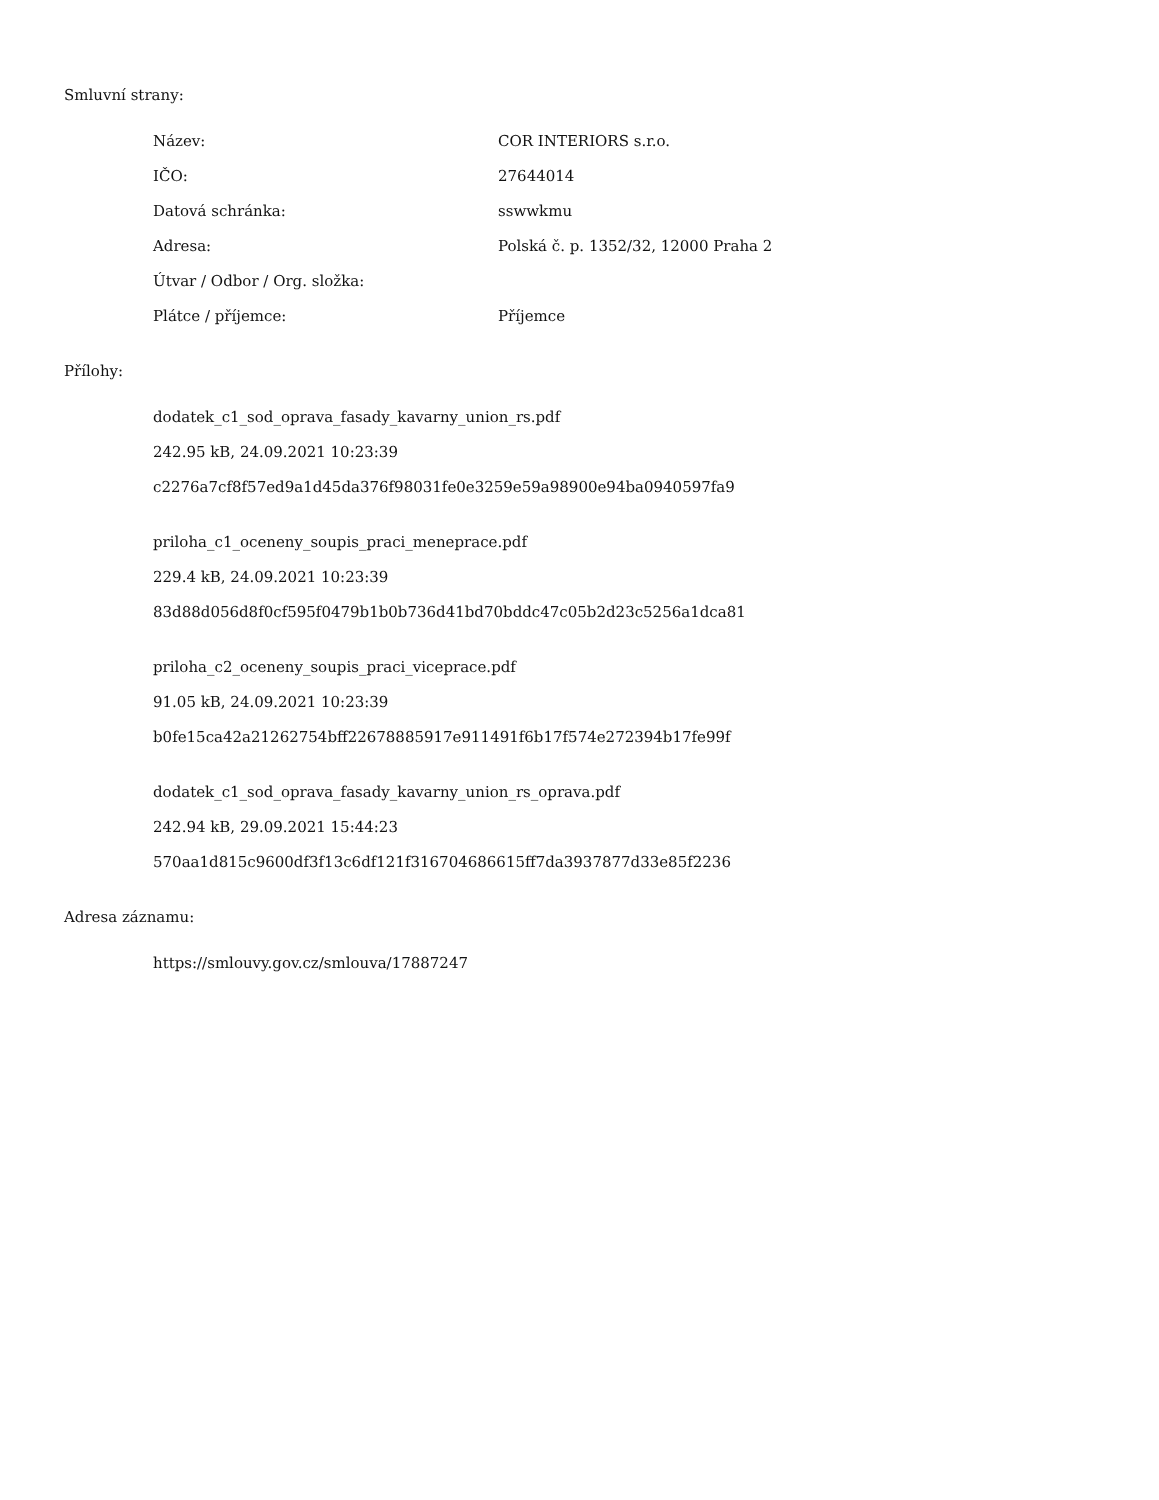Smluvní strany:
| Název: | COR INTERIORS s.r.o. |
| IČO: | 27644014 |
| Datová schránka: | sswwkmu |
| Adresa: | Polská č. p. 1352/32, 12000 Praha 2 |
| Útvar / Odbor / Org. složka: | |
| Plátce / příjemce: | Příjemce |
Přílohy:
dodatek_c1_sod_oprava_fasady_kavarny_union_rs.pdf
242.95 kB, 24.09.2021 10:23:39
c2276a7cf8f57ed9a1d45da376f98031fe0e3259e59a98900e94ba0940597fa9
priloha_c1_oceneny_soupis_praci_meneprace.pdf
229.4 kB, 24.09.2021 10:23:39
83d88d056d8f0cf595f0479b1b0b736d41bd70bddc47c05b2d23c5256a1dca81
priloha_c2_oceneny_soupis_praci_viceprace.pdf
91.05 kB, 24.09.2021 10:23:39
b0fe15ca42a21262754bff22678885917e911491f6b17f574e272394b17fe99f
dodatek_c1_sod_oprava_fasady_kavarny_union_rs_oprava.pdf
242.94 kB, 29.09.2021 15:44:23
570aa1d815c9600df3f13c6df121f316704686615ff7da3937877d33e85f2236
Adresa záznamu:
https://smlouvy.gov.cz/smlouva/17887247